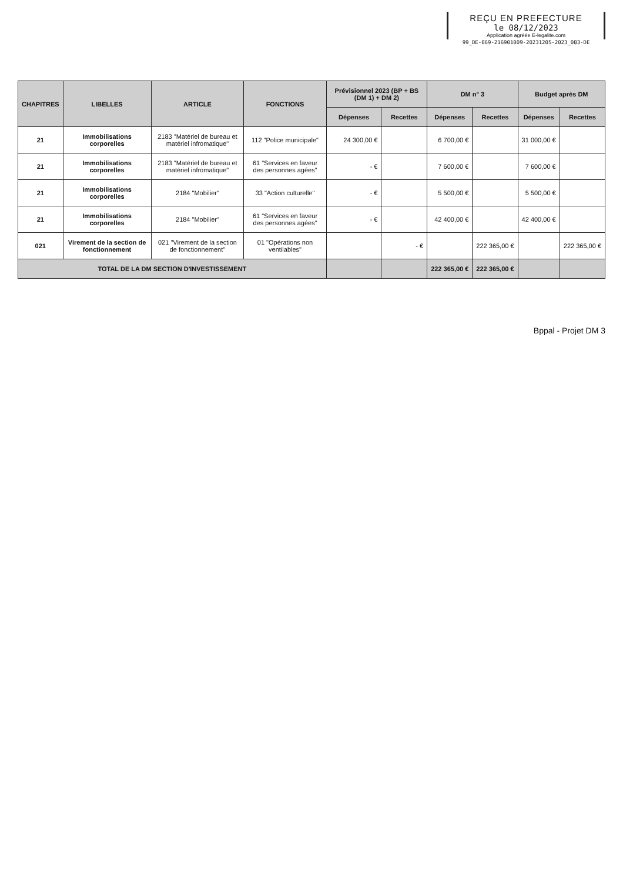REÇU EN PREFECTURE
le 08/12/2023
Application agréée E-legalite.com
99_DE-069-216901009-20231205-2023_083-DE
| CHAPITRES | LIBELLES | ARTICLE | FONCTIONS | Prévisionnel 2023 (BP + BS (DM 1) + DM 2) | | DM n° 3 | | Budget après DM | |
| --- | --- | --- | --- | --- | --- | --- | --- | --- | --- |
| | | | | Dépenses | Recettes | Dépenses | Recettes | Dépenses | Recettes |
| 21 | Immobilisations corporelles | 2183 "Matériel de bureau et matériel infromatique" | 112 "Police municipale" | 24 300,00 € | | 6 700,00 € | | 31 000,00 € | |
| 21 | Immobilisations corporelles | 2183 "Matériel de bureau et matériel infromatique" | 61 "Services en faveur des personnes agées" | - € | | 7 600,00 € | | 7 600,00 € | |
| 21 | Immobilisations corporelles | 2184 "Mobilier" | 33 "Action culturelle" | - € | | 5 500,00 € | | 5 500,00 € | |
| 21 | Immobilisations corporelles | 2184 "Mobilier" | 61 "Services en faveur des personnes agées" | - € | | 42 400,00 € | | 42 400,00 € | |
| 021 | Virement de la section de fonctionnement | 021 "Virement de la section de fonctionnement" | 01 "Opérations non ventilables" | | - € | | 222 365,00 € | | 222 365,00 € |
| TOTAL DE LA DM SECTION D'INVESTISSEMENT | | | | | | 222 365,00 € | 222 365,00 € | | |
Bppal - Projet DM 3